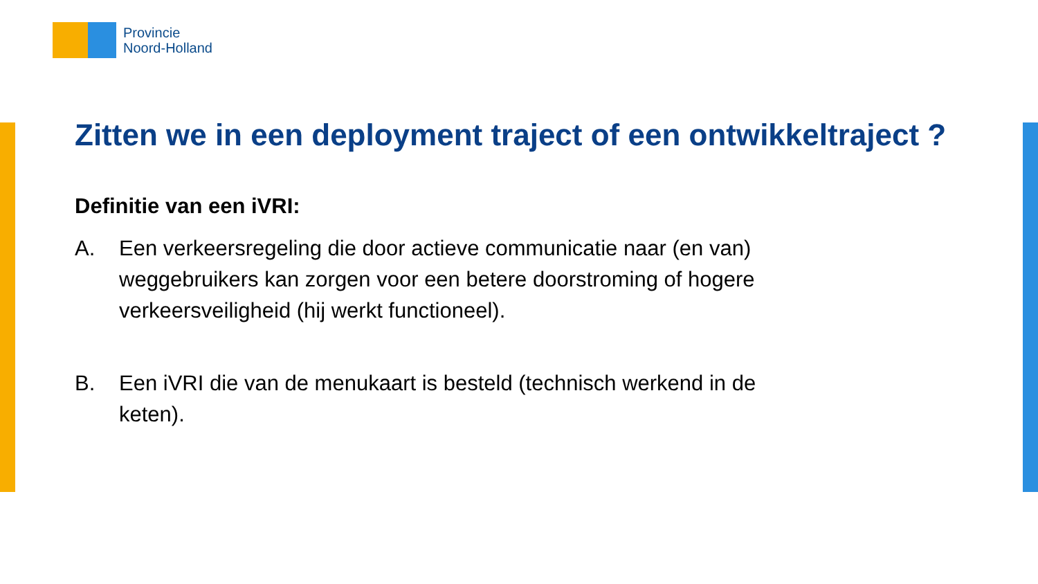Provincie
Noord-Holland
Zitten we in een deployment traject of een ontwikkeltraject ?
Definitie van een iVRI:
A. Een verkeersregeling die door actieve communicatie naar (en van) weggebruikers kan zorgen voor een betere doorstroming of hogere verkeersveiligheid (hij werkt functioneel).
B. Een iVRI die van de menukaart is besteld (technisch werkend in de keten).